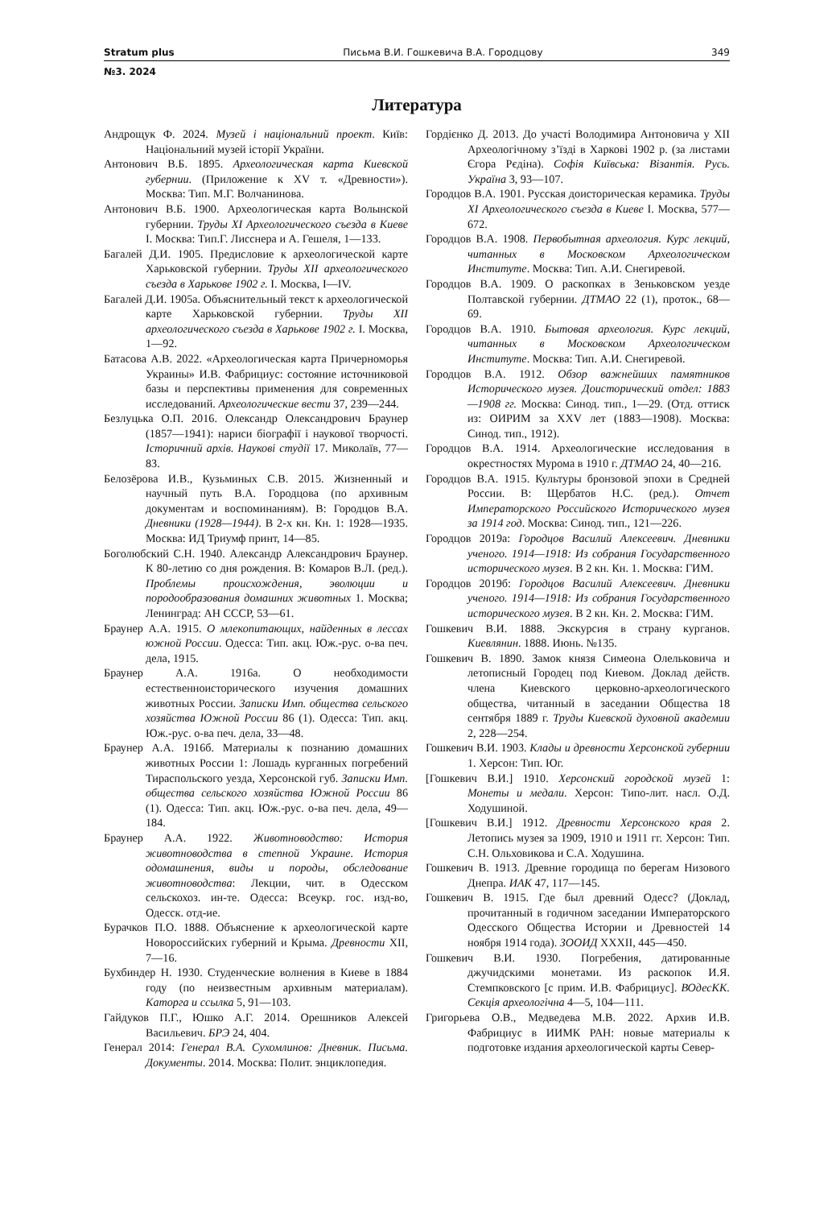Stratum plus Письма В.И. Гошкевича В.А. Городцову 349
№3. 2024
Литература
Андрощук Ф. 2024. Музей і національний проект. Київ: Національний музей історії України.
Антонович В.Б. 1895. Археологическая карта Киевской губернии. (Приложение к XV т. «Древности»). Москва: Тип. М.Г. Волчанинова.
Антонович В.Б. 1900. Археологическая карта Волынской губернии. Труды XI Археологического съезда в Киеве I. Москва: Тип.Г. Лисснера и А. Гешеля, 1—133.
Багалей Д.И. 1905. Предисловие к археологической карте Харьковской губернии. Труды XII археологического съезда в Харькове 1902 г. I. Москва, I—IV.
Багалей Д.И. 1905а. Объяснительный текст к археологической карте Харьковской губернии. Труды XII археологического съезда в Харькове 1902 г. I. Москва, 1—92.
Батасова А.В. 2022. «Археологическая карта Причерноморья Украины» И.В. Фабрициус: состояние источниковой базы и перспективы применения для современных исследований. Археологические вести 37, 239—244.
Безлуцька О.П. 2016. Олександр Олександрович Браунер (1857—1941): нариси біографії і наукової творчості. Історичний архів. Наукові студії 17. Миколаїв, 77—83.
Белозёрова И.В., Кузьминых С.В. 2015. Жизненный и научный путь В.А. Городцова (по архивным документам и воспоминаниям). В: Городцов В.А. Дневники (1928—1944). В 2-х кн. Кн. 1: 1928—1935. Москва: ИД Триумф принт, 14—85.
Боголюбский С.Н. 1940. Александр Александрович Браунер. К 80-летию со дня рождения. В: Комаров В.Л. (ред.). Проблемы происхождения, эволюции и породообразования домашних животных 1. Москва; Ленинград: АН СССР, 53—61.
Браунер А.А. 1915. О млекопитающих, найденных в лессах южной России. Одесса: Тип. акц. Юж.-рус. о-ва печ. дела, 1915.
Браунер А.А. 1916а. О необходимости естественноисторического изучения домашних животных России. Записки Имп. общества сельского хозяйства Южной России 86 (1). Одесса: Тип. акц. Юж.-рус. о-ва печ. дела, 33—48.
Браунер А.А. 1916б. Материалы к познанию домашних животных России 1: Лошадь курганных погребений Тираспольского уезда, Херсонской губ. Записки Имп. общества сельского хозяйства Южной России 86 (1). Одесса: Тип. акц. Юж.-рус. о-ва печ. дела, 49—184.
Браунер А.А. 1922. Животноводство: История животноводства в степной Украине. История одомашнения, виды и породы, обследование животноводства: Лекции, чит. в Одесском сельскохоз. ин-те. Одесса: Всеукр. гос. изд-во, Одесск. отд-ие.
Бурачков П.О. 1888. Объяснение к археологической карте Новороссийских губерний и Крыма. Древности XII, 7—16.
Бухбиндер Н. 1930. Студенческие волнения в Киеве в 1884 году (по неизвестным архивным материалам). Каторга и ссылка 5, 91—103.
Гайдуков П.Г., Юшко А.Г. 2014. Орешников Алексей Васильевич. БРЭ 24, 404.
Генерал 2014: Генерал В.А. Сухомлинов: Дневник. Письма. Документы. 2014. Москва: Полит. энциклопедия.
Гордієнко Д. 2013. До участі Володимира Антоновича у XII Археологічному з’їзді в Харкові 1902 р. (за листами Єгора Рєдіна). Софія Київська: Візантія. Русь. Україна 3, 93—107.
Городцов В.А. 1901. Русская доисторическая керамика. Труды XI Археологического съезда в Киеве I. Москва, 577—672.
Городцов В.А. 1908. Первобытная археология. Курс лекций, читанных в Московском Археологическом Институте. Москва: Тип. А.И. Снегиревой.
Городцов В.А. 1909. О раскопках в Зеньковском уезде Полтавской губернии. ДТМАО 22 (1), проток., 68—69.
Городцов В.А. 1910. Бытовая археология. Курс лекций, читанных в Московском Археологическом Институте. Москва: Тип. А.И. Снегиревой.
Городцов В.А. 1912. Обзор важнейших памятников Исторического музея. Доисторический отдел: 1883—1908 гг. Москва: Синод. тип., 1—29. (Отд. оттиск из: ОИРИМ за XXV лет (1883—1908). Москва: Синод. тип., 1912).
Городцов В.А. 1914. Археологические исследования в окрестностях Мурома в 1910 г. ДТМАО 24, 40—216.
Городцов В.А. 1915. Культуры бронзовой эпохи в Средней России. В: Щербатов Н.С. (ред.). Отчет Императорского Российского Исторического музея за 1914 год. Москва: Синод. тип., 121—226.
Городцов 2019а: Городцов Василий Алексеевич. Дневники ученого. 1914—1918: Из собрания Государственного исторического музея. В 2 кн. Кн. 1. Москва: ГИМ.
Городцов 2019б: Городцов Василий Алексеевич. Дневники ученого. 1914—1918: Из собрания Государственного исторического музея. В 2 кн. Кн. 2. Москва: ГИМ.
Гошкевич В.И. 1888. Экскурсия в страну курганов. Киевлянин. 1888. Июнь. №135.
Гошкевич В. 1890. Замок князя Симеона Олельковича и летописный Городец под Киевом. Доклад действ. члена Киевского церковно-археологического общества, читанный в заседании Общества 18 сентября 1889 г. Труды Киевской духовной академии 2, 228—254.
Гошкевич В.И. 1903. Клады и древности Херсонской губернии 1. Херсон: Тип. Юг.
[Гошкевич В.И.] 1910. Херсонский городской музей 1: Монеты и медали. Херсон: Типо-лит. насл. О.Д. Ходушиной.
[Гошкевич В.И.] 1912. Древности Херсонского края 2. Летопись музея за 1909, 1910 и 1911 гг. Херсон: Тип. С.Н. Ольховикова и С.А. Ходушина.
Гошкевич В. 1913. Древние городища по берегам Низового Днепра. ИАК 47, 117—145.
Гошкевич В. 1915. Где был древний Одесс? (Доклад, прочитанный в годичном заседании Императорского Одесского Общества Истории и Древностей 14 ноября 1914 года). ЗООИД XXXII, 445—450.
Гошкевич В.И. 1930. Погребения, датированные джучидскими монетами. Из раскопок И.Я. Стемпковского [с прим. И.В. Фабрициус]. ВОдесКК. Секція археологічна 4—5, 104—111.
Григорьева О.В., Медведева М.В. 2022. Архив И.В. Фабрициус в ИИМК РАН: новые материалы к подготовке издания археологической карты Север-